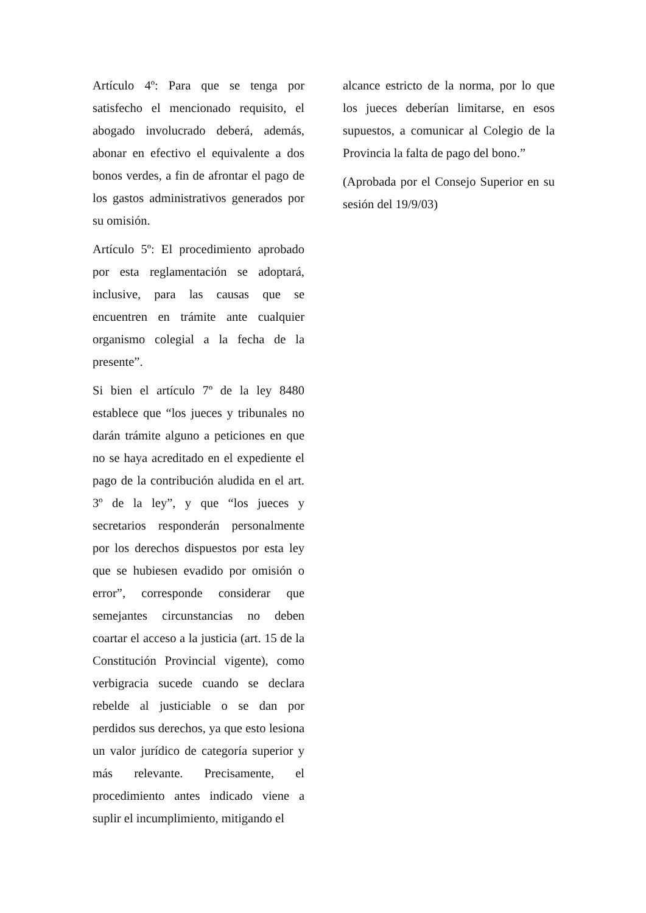Artículo 4º: Para que se tenga por satisfecho el mencionado requisito, el abogado involucrado deberá, además, abonar en efectivo el equivalente a dos bonos verdes, a fin de afrontar el pago de los gastos administrativos generados por su omisión.
Artículo 5º: El procedimiento aprobado por esta reglamentación se adoptará, inclusive, para las causas que se encuentren en trámite ante cualquier organismo colegial a la fecha de la presente”.
Si bien el artículo 7º de la ley 8480 establece que “los jueces y tribunales no darán trámite alguno a peticiones en que no se haya acreditado en el expediente el pago de la contribución aludida en el art. 3º de la ley”, y que “los jueces y secretarios responderán personalmente por los derechos dispuestos por esta ley que se hubiesen evadido por omisión o error”, corresponde considerar que semejantes circunstancias no deben coartar el acceso a la justicia (art. 15 de la Constitución Provincial vigente), como verbigracia sucede cuando se declara rebelde al justiciable o se dan por perdidos sus derechos, ya que esto lesiona un valor jurídico de categoría superior y más relevante. Precisamente, el procedimiento antes indicado viene a suplir el incumplimiento, mitigando el
alcance estricto de la norma, por lo que los jueces deberían limitarse, en esos supuestos, a comunicar al Colegio de la Provincia la falta de pago del bono.”
(Aprobada por el Consejo Superior en su sesión del 19/9/03)